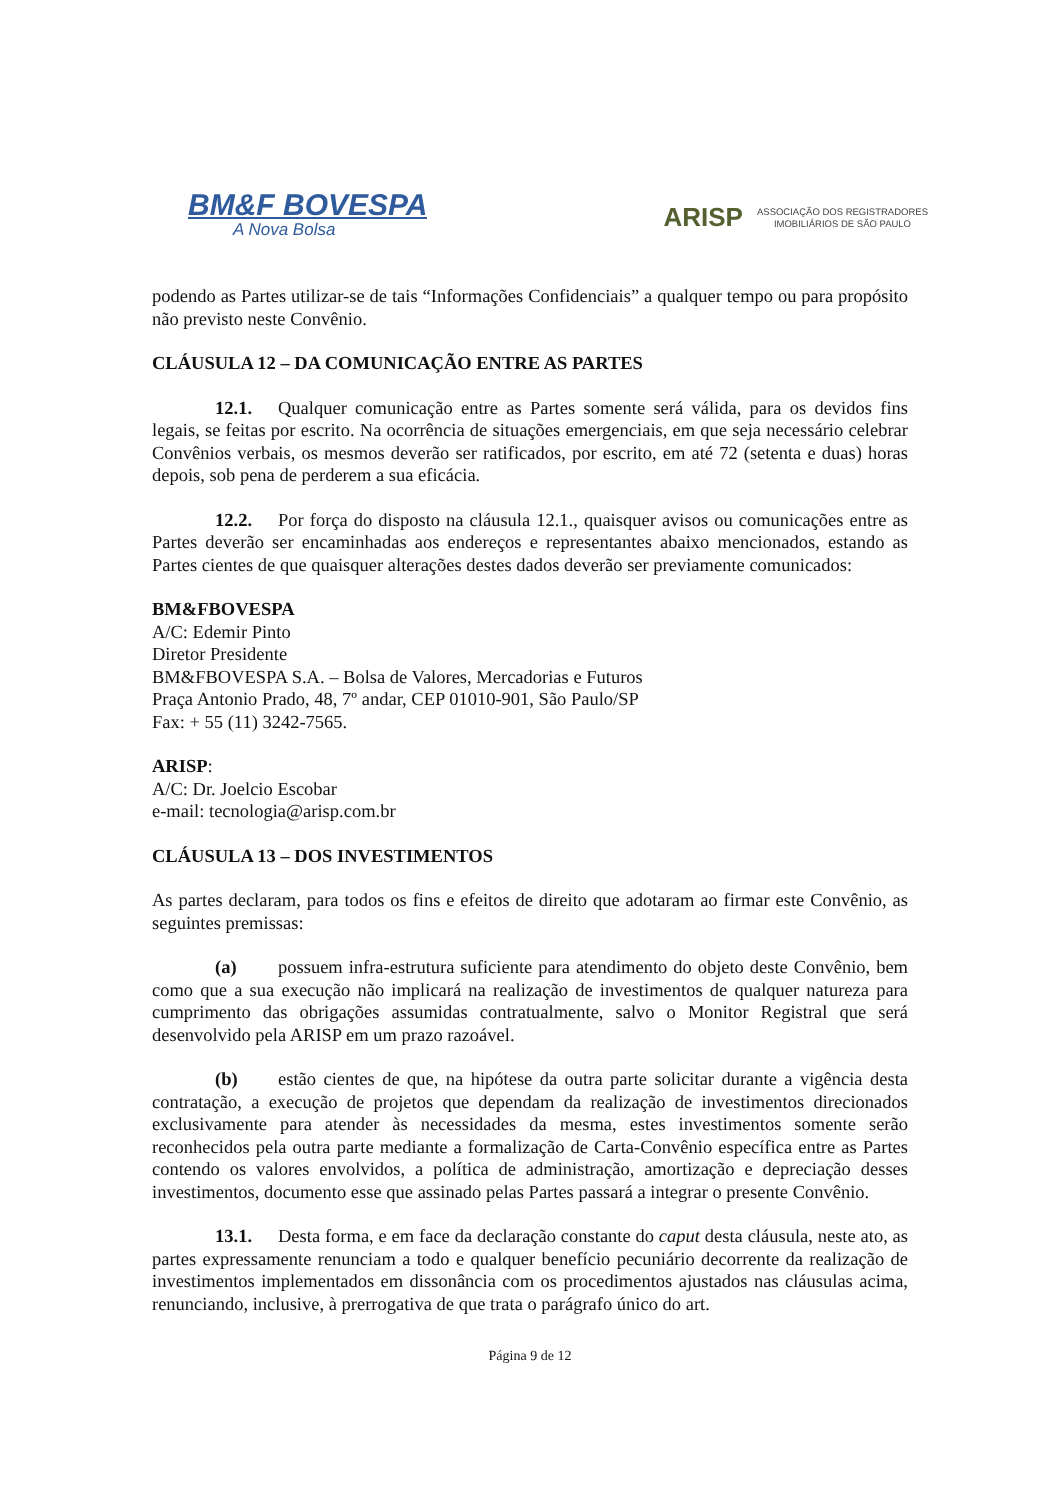BM&F BOVESPA
A Nova Bolsa
ARISP
ASSOCIAÇÃO DOS REGISTRADORES
IMOBILIÁRIOS DE SÃO PAULO
podendo as Partes utilizar-se de tais “Informações Confidenciais” a qualquer tempo ou para propósito não previsto neste Convênio.
CLÁUSULA 12 – DA COMUNICAÇÃO ENTRE AS PARTES
12.1. Qualquer comunicação entre as Partes somente será válida, para os devidos fins legais, se feitas por escrito. Na ocorrência de situações emergenciais, em que seja necessário celebrar Convênios verbais, os mesmos deverão ser ratificados, por escrito, em até 72 (setenta e duas) horas depois, sob pena de perderem a sua eficácia.
12.2. Por força do disposto na cláusula 12.1., quaisquer avisos ou comunicações entre as Partes deverão ser encaminhadas aos endereços e representantes abaixo mencionados, estando as Partes cientes de que quaisquer alterações destes dados deverão ser previamente comunicados:
BM&FBOVESPA
A/C: Edemir Pinto
Diretor Presidente
BM&FBOVESPA S.A. – Bolsa de Valores, Mercadorias e Futuros
Praça Antonio Prado, 48, 7º andar, CEP 01010-901, São Paulo/SP
Fax: + 55 (11) 3242-7565.
ARISP:
A/C: Dr. Joelcio Escobar
e-mail: tecnologia@arisp.com.br
CLÁUSULA 13 – DOS INVESTIMENTOS
As partes declaram, para todos os fins e efeitos de direito que adotaram ao firmar este Convênio, as seguintes premissas:
(a) possuem infra-estrutura suficiente para atendimento do objeto deste Convênio, bem como que a sua execução não implicará na realização de investimentos de qualquer natureza para cumprimento das obrigações assumidas contratualmente, salvo o Monitor Registral que será desenvolvido pela ARISP em um prazo razoável.
(b) estão cientes de que, na hipótese da outra parte solicitar durante a vigência desta contratação, a execução de projetos que dependam da realização de investimentos direcionados exclusivamente para atender às necessidades da mesma, estes investimentos somente serão reconhecidos pela outra parte mediante a formalização de Carta-Convênio específica entre as Partes contendo os valores envolvidos, a política de administração, amortização e depreciação desses investimentos, documento esse que assinado pelas Partes passará a integrar o presente Convênio.
13.1. Desta forma, e em face da declaração constante do caput desta cláusula, neste ato, as partes expressamente renunciam a todo e qualquer benefício pecuniário decorrente da realização de investimentos implementados em dissonância com os procedimentos ajustados nas cláusulas acima, renunciando, inclusive, à prerrogativa de que trata o parágrafo único do art.
Página 9 de 12